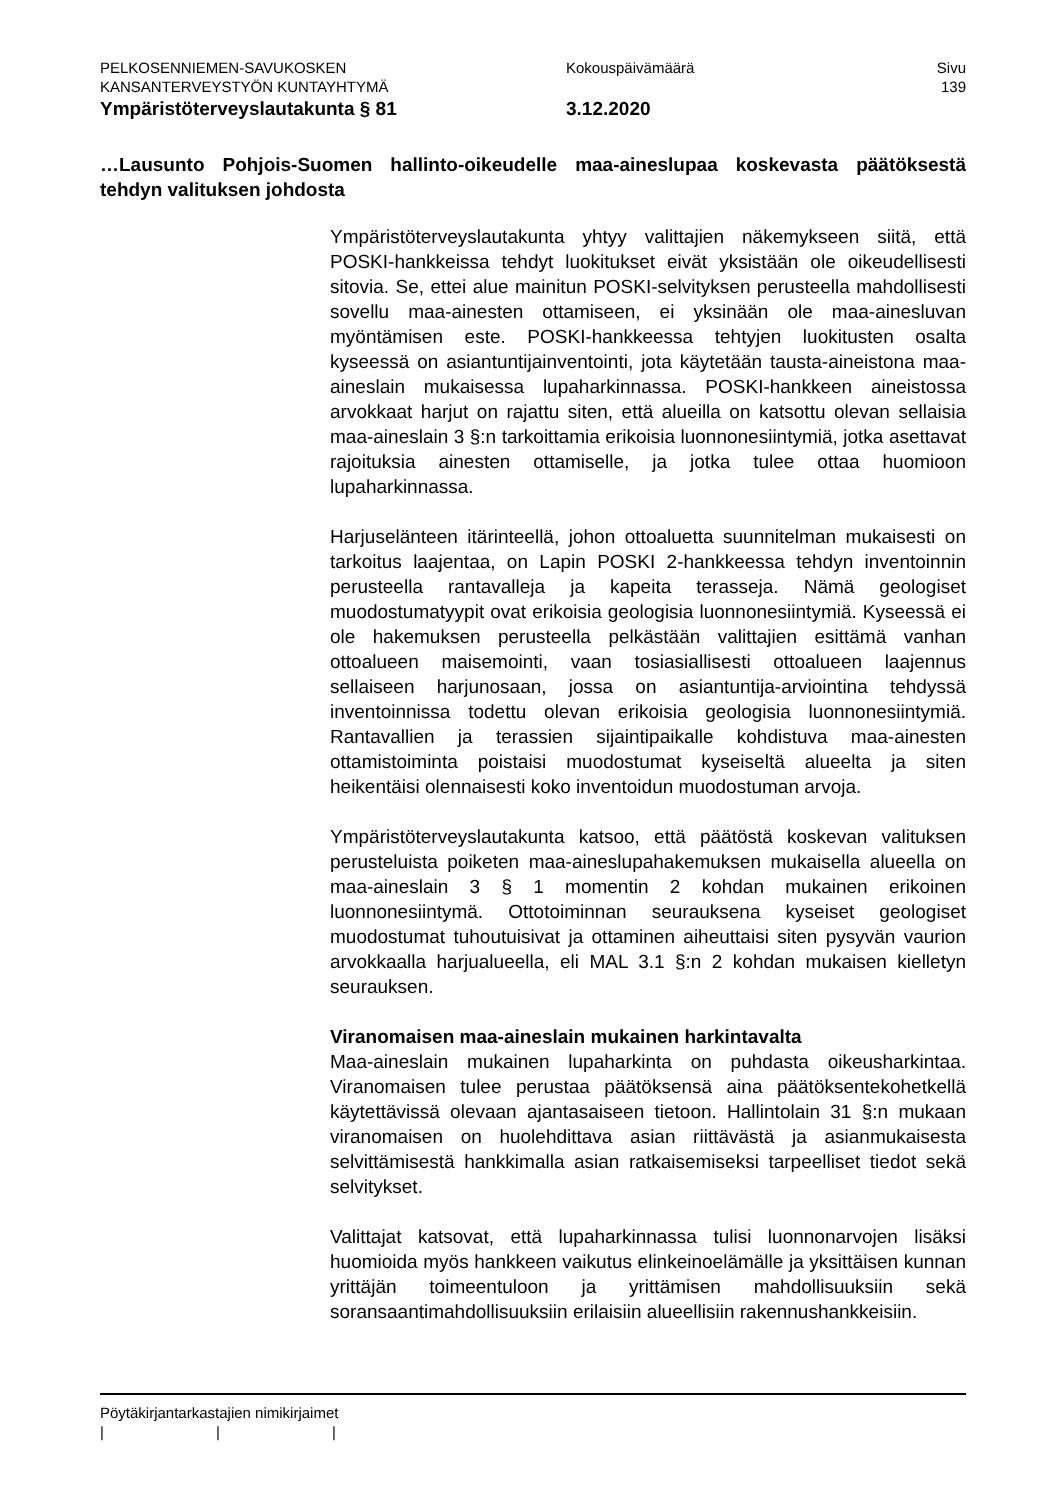PELKOSENNIEMEN-SAVUKOSKEN Kokouspäivämäärä Sivu
KANSANTERVEYSTYÖN KUNTAYHTYMÄ 139
Ympäristöterveyslautakunta § 81 3.12.2020
…Lausunto Pohjois-Suomen hallinto-oikeudelle maa-aineslupaa koskevasta päätöksestä tehdyn valituksen johdosta
Ympäristöterveyslautakunta yhtyy valittajien näkemykseen siitä, että POSKI-hankkeissa tehdyt luokitukset eivät yksistään ole oikeudellisesti sitovia. Se, ettei alue mainitun POSKI-selvityksen perusteella mahdollisesti sovellu maa-ainesten ottamiseen, ei yksinään ole maa-ainesluvan myöntämisen este. POSKI-hankkeessa tehtyjen luokitusten osalta kyseessä on asiantuntijainventointi, jota käytetään tausta-aineistona maa-aineslain mukaisessa lupaharkinnassa. POSKI-hankkeen aineistossa arvokkaat harjut on rajattu siten, että alueilla on katsottu olevan sellaisia maa-aineslain 3 §:n tarkoittamia erikoisia luonnonesiintymiä, jotka asettavat rajoituksia ainesten ottamiselle, ja jotka tulee ottaa huomioon lupaharkinnassa.
Harjuselänteen itärinteellä, johon ottoaluetta suunnitelman mukaisesti on tarkoitus laajentaa, on Lapin POSKI 2-hankkeessa tehdyn inventoinnin perusteella rantavalleja ja kapeita terasseja. Nämä geologiset muodostumatyypit ovat erikoisia geologisia luonnonesiintymiä. Kyseessä ei ole hakemuksen perusteella pelkästään valittajien esittämä vanhan ottoalueen maisemointi, vaan tosiasiallisesti ottoalueen laajennus sellaiseen harjunosaan, jossa on asiantuntija-arviointina tehdyssä inventoinnissa todettu olevan erikoisia geologisia luonnonesiintymiä. Rantavallien ja terassien sijaintipaikalle kohdistuva maa-ainesten ottamistoiminta poistaisi muodostumat kyseiseltä alueelta ja siten heikentäisi olennaisesti koko inventoidun muodostuman arvoja.
Ympäristöterveyslautakunta katsoo, että päätöstä koskevan valituksen perusteluista poiketen maa-aineslupahakemuksen mukaisella alueella on maa-aineslain 3 § 1 momentin 2 kohdan mukainen erikoinen luonnonesiintymä. Ottotoiminnan seurauksena kyseiset geologiset muodostumat tuhoutuisivat ja ottaminen aiheuttaisi siten pysyvän vaurion arvokkaalla harjualueella, eli MAL 3.1 §:n 2 kohdan mukaisen kielletyn seurauksen.
Viranomaisen maa-aineslain mukainen harkintavalta
Maa-aineslain mukainen lupaharkinta on puhdasta oikeusharkintaa. Viranomaisen tulee perustaa päätöksensä aina päätöksentekohetkellä käytettävissä olevaan ajantasaiseen tietoon. Hallintolain 31 §:n mukaan viranomaisen on huolehdittava asian riittävästä ja asianmukaisesta selvittämisestä hankkimalla asian ratkaisemiseksi tarpeelliset tiedot sekä selvitykset.
Valittajat katsovat, että lupaharkinnassa tulisi luonnonarvojen lisäksi huomioida myös hankkeen vaikutus elinkeinoelämälle ja yksittäisen kunnan yrittäjän toimeentuloon ja yrittämisen mahdollisuuksiin sekä soransaantimahdollisuuksiin erilaisiin alueellisiin rakennushankkeisiin.
Pöytäkirjantarkastajien nimikirjaimet
| | |